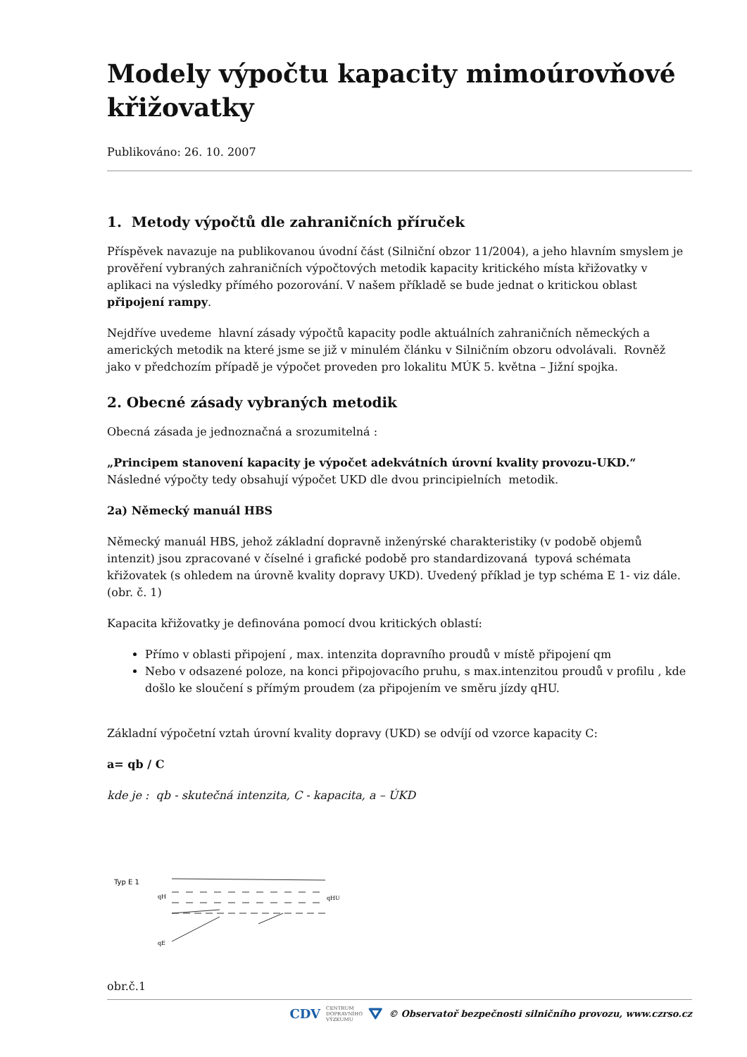Modely výpočtu kapacity mimoúrovňové křižovatky
Publikováno: 26. 10. 2007
1. Metody výpočtů dle zahraničních příruček
Příspěvek navazuje na publikovanou úvodní část (Silniční obzor 11/2004), a jeho hlavním smyslem je prověření vybraných zahraničních výpočtových metodik kapacity kritického místa křižovatky v aplikaci na výsledky přímého pozorování. V našem příkladě se bude jednat o kritickou oblast připojení rampy.
Nejdříve uvedeme hlavní zásady výpočtů kapacity podle aktuálních zahraničních německých a amerických metodik na které jsme se již v minulém článku v Silničním obzoru odvolávali. Rovněž jako v předchozím případě je výpočet proveden pro lokalitu MÚK 5. května – Jižní spojka.
2. Obecné zásady vybraných metodik
Obecná zásada je jednoznačná a srozumitelná :
„Principem stanovení kapacity je výpočet adekvátních úrovní kvality provozu-UKD.“
Následné výpočty tedy obsahují výpočet UKD dle dvou principielních metodik.
2a) Německý manuál HBS
Německý manuál HBS, jehož základní dopravně inženýrské charakteristiky (v podobě objemů intenzit) jsou zpracované v číselné i grafické podobě pro standardizovaná typová schémata křižovatek (s ohledem na úrovně kvality dopravy UKD). Uvedený příklad je typ schéma E 1- viz dále. (obr. č. 1)
Kapacita křižovatky je definována pomocí dvou kritických oblastí:
Přímo v oblasti připojení , max. intenzita dopravního proudů v místě připojení qm
Nebo v odsazené poloze, na konci připojovacího pruhu, s max.intenzitou proudů v profilu , kde došlo ke sloučení s přímým proudem (za připojením ve směru jízdy qHU.
Základní výpočetní vztah úrovní kvality dopravy (UKD) se odvíjí od vzorce kapacity C:
a= qb / C
kde je : qb - skutečná intenzita, C - kapacita, a – ÚKD
Typ E 1
qH
qE
qHU
obr.č.1
CDV CENTRUM
DOPRAVNÍHO
VÝZKUMU ⛛ © Observatoř bezpečnosti silničního provozu, www.czrso.cz